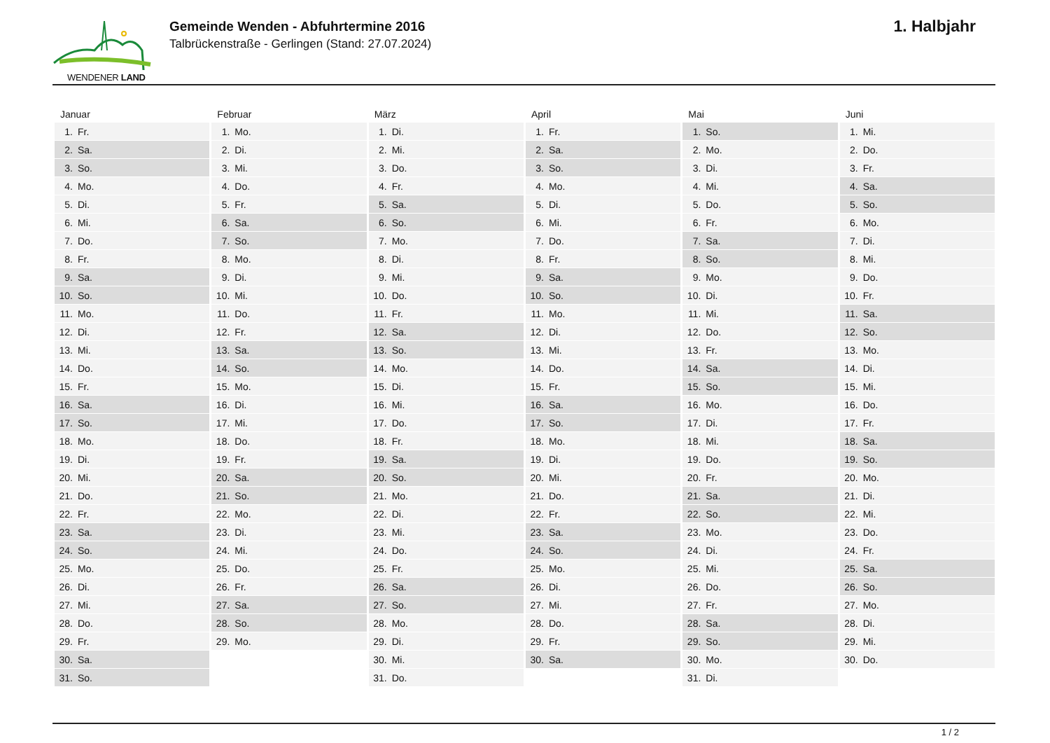WENDENER LAND
Gemeinde Wenden - Abfuhrtermine 2016
Talbrückenstraße - Gerlingen (Stand: 27.07.2024)
1. Halbjahr
| Januar | Februar | März | April | Mai | Juni |
| --- | --- | --- | --- | --- | --- |
| 1. Fr. | 1. Mo. | 1. Di. | 1. Fr. | 1. So. | 1. Mi. |
| 2. Sa. | 2. Di. | 2. Mi. | 2. Sa. | 2. Mo. | 2. Do. |
| 3. So. | 3. Mi. | 3. Do. | 3. So. | 3. Di. | 3. Fr. |
| 4. Mo. | 4. Do. | 4. Fr. | 4. Mo. | 4. Mi. | 4. Sa. |
| 5. Di. | 5. Fr. | 5. Sa. | 5. Di. | 5. Do. | 5. So. |
| 6. Mi. | 6. Sa. | 6. So. | 6. Mi. | 6. Fr. | 6. Mo. |
| 7. Do. | 7. So. | 7. Mo. | 7. Do. | 7. Sa. | 7. Di. |
| 8. Fr. | 8. Mo. | 8. Di. | 8. Fr. | 8. So. | 8. Mi. |
| 9. Sa. | 9. Di. | 9. Mi. | 9. Sa. | 9. Mo. | 9. Do. |
| 10. So. | 10. Mi. | 10. Do. | 10. So. | 10. Di. | 10. Fr. |
| 11. Mo. | 11. Do. | 11. Fr. | 11. Mo. | 11. Mi. | 11. Sa. |
| 12. Di. | 12. Fr. | 12. Sa. | 12. Di. | 12. Do. | 12. So. |
| 13. Mi. | 13. Sa. | 13. So. | 13. Mi. | 13. Fr. | 13. Mo. |
| 14. Do. | 14. So. | 14. Mo. | 14. Do. | 14. Sa. | 14. Di. |
| 15. Fr. | 15. Mo. | 15. Di. | 15. Fr. | 15. So. | 15. Mi. |
| 16. Sa. | 16. Di. | 16. Mi. | 16. Sa. | 16. Mo. | 16. Do. |
| 17. So. | 17. Mi. | 17. Do. | 17. So. | 17. Di. | 17. Fr. |
| 18. Mo. | 18. Do. | 18. Fr. | 18. Mo. | 18. Mi. | 18. Sa. |
| 19. Di. | 19. Fr. | 19. Sa. | 19. Di. | 19. Do. | 19. So. |
| 20. Mi. | 20. Sa. | 20. So. | 20. Mi. | 20. Fr. | 20. Mo. |
| 21. Do. | 21. So. | 21. Mo. | 21. Do. | 21. Sa. | 21. Di. |
| 22. Fr. | 22. Mo. | 22. Di. | 22. Fr. | 22. So. | 22. Mi. |
| 23. Sa. | 23. Di. | 23. Mi. | 23. Sa. | 23. Mo. | 23. Do. |
| 24. So. | 24. Mi. | 24. Do. | 24. So. | 24. Di. | 24. Fr. |
| 25. Mo. | 25. Do. | 25. Fr. | 25. Mo. | 25. Mi. | 25. Sa. |
| 26. Di. | 26. Fr. | 26. Sa. | 26. Di. | 26. Do. | 26. So. |
| 27. Mi. | 27. Sa. | 27. So. | 27. Mi. | 27. Fr. | 27. Mo. |
| 28. Do. | 28. So. | 28. Mo. | 28. Do. | 28. Sa. | 28. Di. |
| 29. Fr. | 29. Mo. | 29. Di. | 29. Fr. | 29. So. | 29. Mi. |
| 30. Sa. | | 30. Mi. | 30. Sa. | 30. Mo. | 30. Do. |
| 31. So. | | 31. Do. | | 31. Di. | |
1 / 2